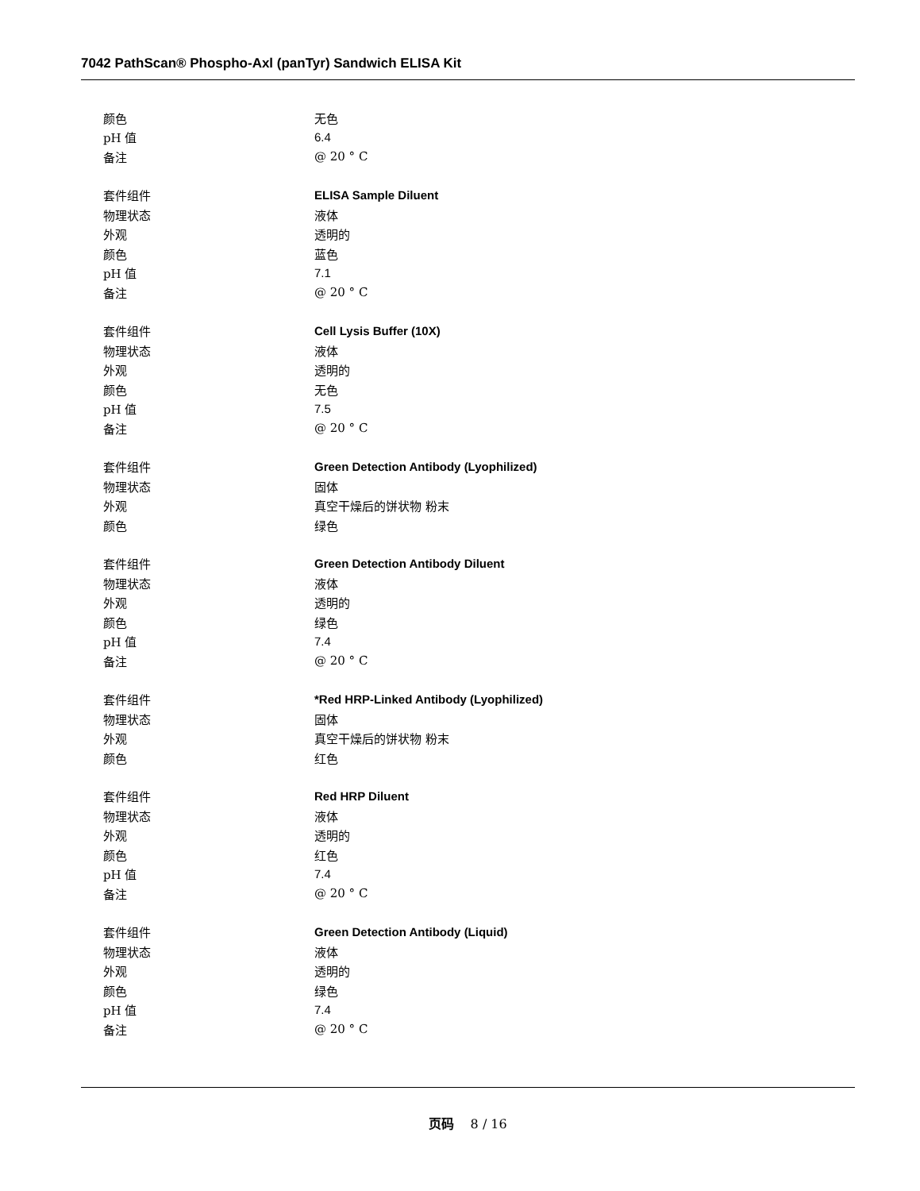7042 PathScan® Phospho-Axl (panTyr) Sandwich ELISA Kit
| 颜色 | 无色 |
| pH 值 | 6.4 |
| 备注 | @ 20 ° C |
| 套件组件 | ELISA Sample Diluent |
| 物理状态 | 液体 |
| 外观 | 透明的 |
| 颜色 | 蓝色 |
| pH 值 | 7.1 |
| 备注 | @ 20 ° C |
| 套件组件 | Cell Lysis Buffer (10X) |
| 物理状态 | 液体 |
| 外观 | 透明的 |
| 颜色 | 无色 |
| pH 值 | 7.5 |
| 备注 | @ 20 ° C |
| 套件组件 | Green Detection Antibody (Lyophilized) |
| 物理状态 | 固体 |
| 外观 | 真空干燥后的饼状物 粉末 |
| 颜色 | 绿色 |
| 套件组件 | Green Detection Antibody Diluent |
| 物理状态 | 液体 |
| 外观 | 透明的 |
| 颜色 | 绿色 |
| pH 值 | 7.4 |
| 备注 | @ 20 ° C |
| 套件组件 | *Red HRP-Linked Antibody (Lyophilized) |
| 物理状态 | 固体 |
| 外观 | 真空干燥后的饼状物 粉末 |
| 颜色 | 红色 |
| 套件组件 | Red HRP Diluent |
| 物理状态 | 液体 |
| 外观 | 透明的 |
| 颜色 | 红色 |
| pH 值 | 7.4 |
| 备注 | @ 20 ° C |
| 套件组件 | Green Detection Antibody (Liquid) |
| 物理状态 | 液体 |
| 外观 | 透明的 |
| 颜色 | 绿色 |
| pH 值 | 7.4 |
| 备注 | @ 20 ° C |
页码 8 / 16